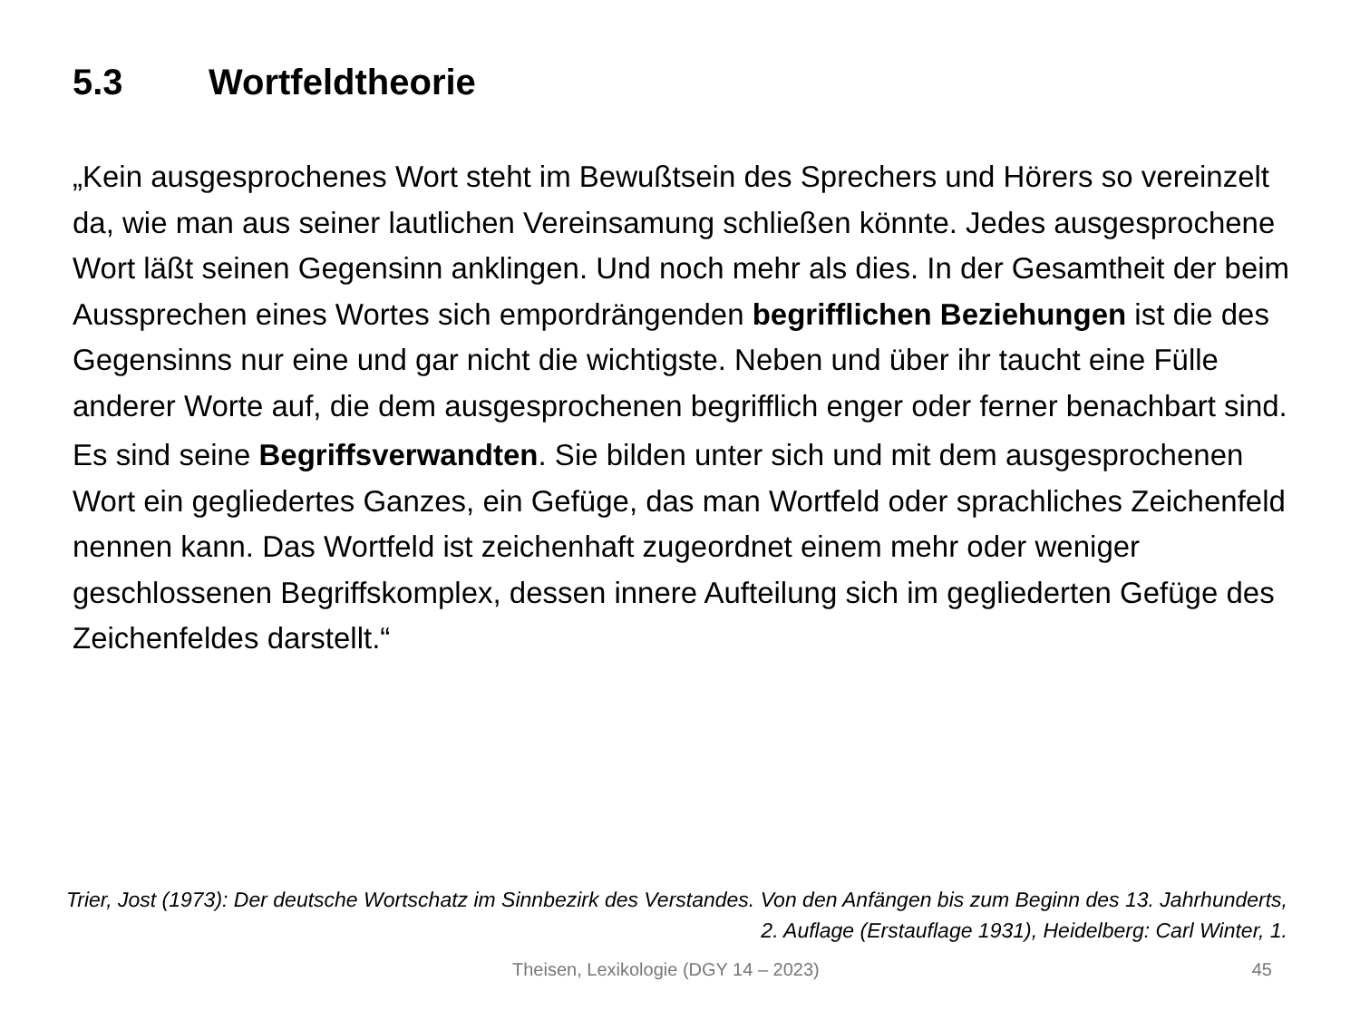5.3 Wortfeldtheorie
„Kein ausgesprochenes Wort steht im Bewußtsein des Sprechers und Hörers so vereinzelt da, wie man aus seiner lautlichen Vereinsamung schließen könnte. Jedes ausgesprochene Wort läßt seinen Gegensinn anklingen. Und noch mehr als dies. In der Gesamtheit der beim Aussprechen eines Wortes sich empordrängenden begrifflichen Beziehungen ist die des Gegensinns nur eine und gar nicht die wichtigste. Neben und über ihr taucht eine Fülle anderer Worte auf, die dem ausgesprochenen begrifflich enger oder ferner benachbart sind.
Es sind seine Begriffsverwandten. Sie bilden unter sich und mit dem ausgesprochenen Wort ein gegliedertes Ganzes, ein Gefüge, das man Wortfeld oder sprachliches Zeichenfeld nennen kann. Das Wortfeld ist zeichenhaft zugeordnet einem mehr oder weniger geschlossenen Begriffskomplex, dessen innere Aufteilung sich im gegliederten Gefüge des Zeichenfeldes darstellt.“
Trier, Jost (1973): Der deutsche Wortschatz im Sinnbezirk des Verstandes. Von den Anfängen bis zum Beginn des 13. Jahrhunderts, 2. Auflage (Erstauflage 1931), Heidelberg: Carl Winter, 1.
Theisen, Lexikologie (DGY 14 – 2023) 45